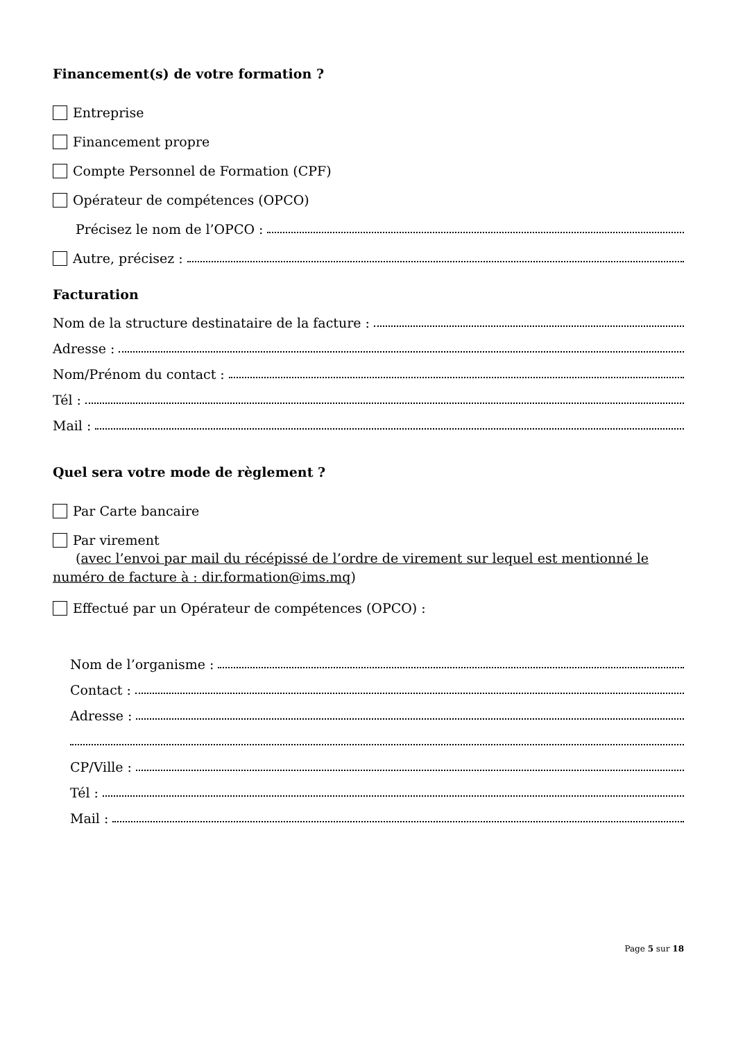Financement(s) de votre formation ?
Entreprise
Financement propre
Compte Personnel de Formation (CPF)
Opérateur de compétences (OPCO)
Précisez le nom de l’OPCO :
Autre, précisez :
Facturation
Nom de la structure destinataire de la facture :
Adresse :
Nom/Prénom du contact :
Tél :
Mail :
Quel sera votre mode de règlement ?
Par Carte bancaire
Par virement
(avec l’envoi par mail du récépissé de l’ordre de virement sur lequel est mentionné le numéro de facture à : dir.formation@ims.mq)
Effectué par un Opérateur de compétences (OPCO) :
Nom de l’organisme :
Contact :
Adresse :
CP/Ville :
Tél :
Mail :
Page 5 sur 18